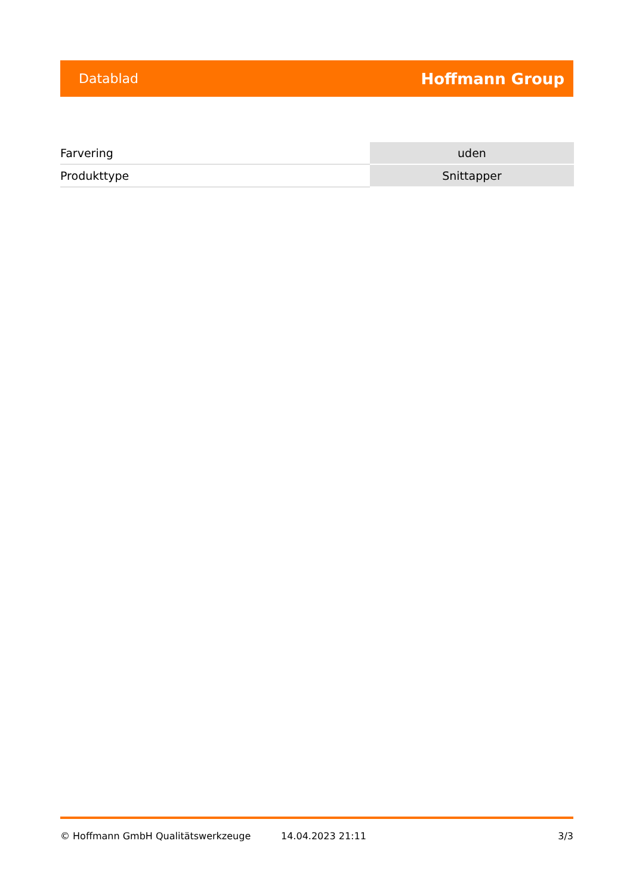Datablad Hoffmann Group
| Farvering | uden |
| Produkttype | Snittapper |
© Hoffmann GmbH Qualitätswerkzeuge 14.04.2023 21:11 3/3